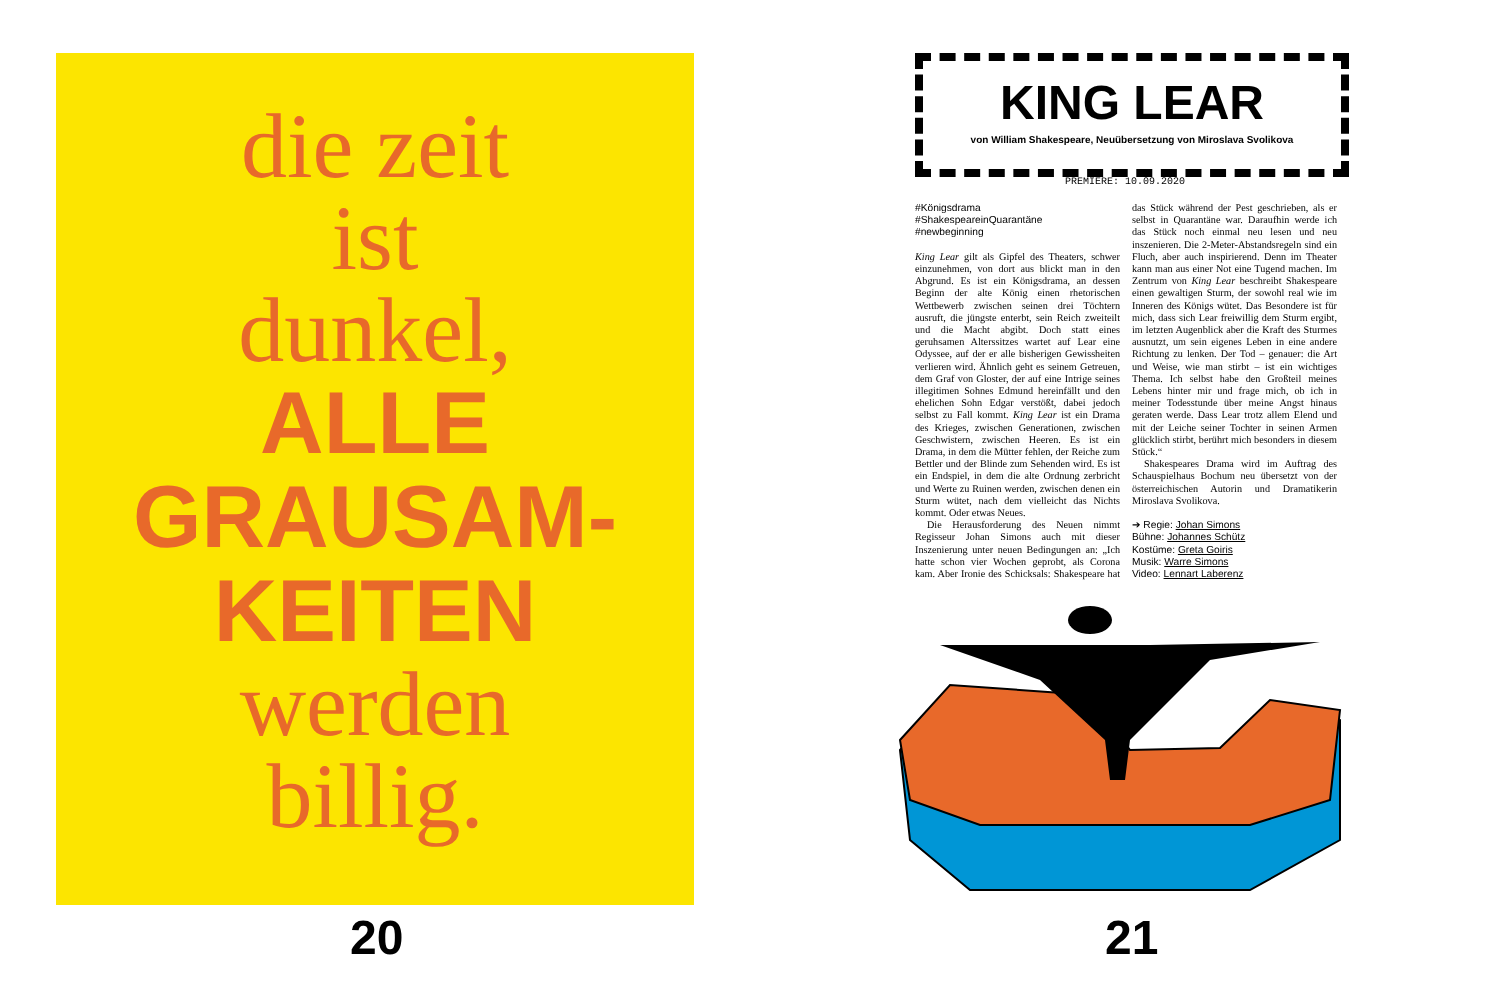die zeit
ist
dunkel,
ALLE
GRAUSAM-
KEITEN
werden
billig.
20
KING LEAR
von William Shakespeare, Neuübersetzung von Miroslava Svolikova
PREMIERE: 10.09.2020
#Königsdrama
#ShakespeareinQuarantäne
#newbeginning
King Lear gilt als Gipfel des Theaters, schwer einzunehmen, von dort aus blickt man in den Abgrund. Es ist ein Königsdrama, an dessen Beginn der alte König einen rhetorischen Wettbewerb zwischen seinen drei Töchtern ausruft, die jüngste enterbt, sein Reich zweiteilt und die Macht abgibt. Doch statt eines geruhsamen Alterssitzes wartet auf Lear eine Odyssee, auf der er alle bisherigen Gewissheiten verlieren wird. Ähnlich geht es seinem Getreuen, dem Graf von Gloster, der auf eine Intrige seines illegitimen Sohnes Edmund hereinfällt und den ehelichen Sohn Edgar verstößt, dabei jedoch selbst zu Fall kommt. King Lear ist ein Drama des Krieges, zwischen Generationen, zwischen Geschwistern, zwischen Heeren. Es ist ein Drama, in dem die Mütter fehlen, der Reiche zum Bettler und der Blinde zum Sehenden wird. Es ist ein Endspiel, in dem die alte Ordnung zerbricht und Werte zu Ruinen werden, zwischen denen ein Sturm wütet, nach dem vielleicht das Nichts kommt. Oder etwas Neues.
Die Herausforderung des Neuen nimmt Regisseur Johan Simons auch mit dieser Inszenierung unter neuen Bedingungen an: „Ich hatte schon vier Wochen geprobt, als Corona kam. Aber Ironie des Schicksals: Shakespeare hat das Stück während der Pest geschrieben, als er selbst in Quarantäne war. Daraufhin werde ich das Stück noch einmal neu lesen und neu inszenieren. Die 2-Meter-Abstandsregeln sind ein Fluch, aber auch inspirierend. Denn im Theater kann man aus einer Not eine Tugend machen. Im Zentrum von King Lear beschreibt Shakespeare einen gewaltigen Sturm, der sowohl real wie im Inneren des Königs wütet. Das Besondere ist für mich, dass sich Lear freiwillig dem Sturm ergibt, im letzten Augenblick aber die Kraft des Sturmes ausnutzt, um sein eigenes Leben in eine andere Richtung zu lenken. Der Tod – genauer: die Art und Weise, wie man stirbt – ist ein wichtiges Thema. Ich selbst habe den Großteil meines Lebens hinter mir und frage mich, ob ich in meiner Todesstunde über meine Angst hinaus geraten werde. Dass Lear trotz allem Elend und mit der Leiche seiner Tochter in seinen Armen glücklich stirbt, berührt mich besonders in diesem Stück.“
Shakespeares Drama wird im Auftrag des Schauspielhaus Bochum neu übersetzt von der österreichischen Autorin und Dramatikerin Miroslava Svolikova.
➔ Regie: Johan Simons
Bühne: Johannes Schütz
Kostüme: Greta Goiris
Musik: Warre Simons
Video: Lennart Laberenz
21